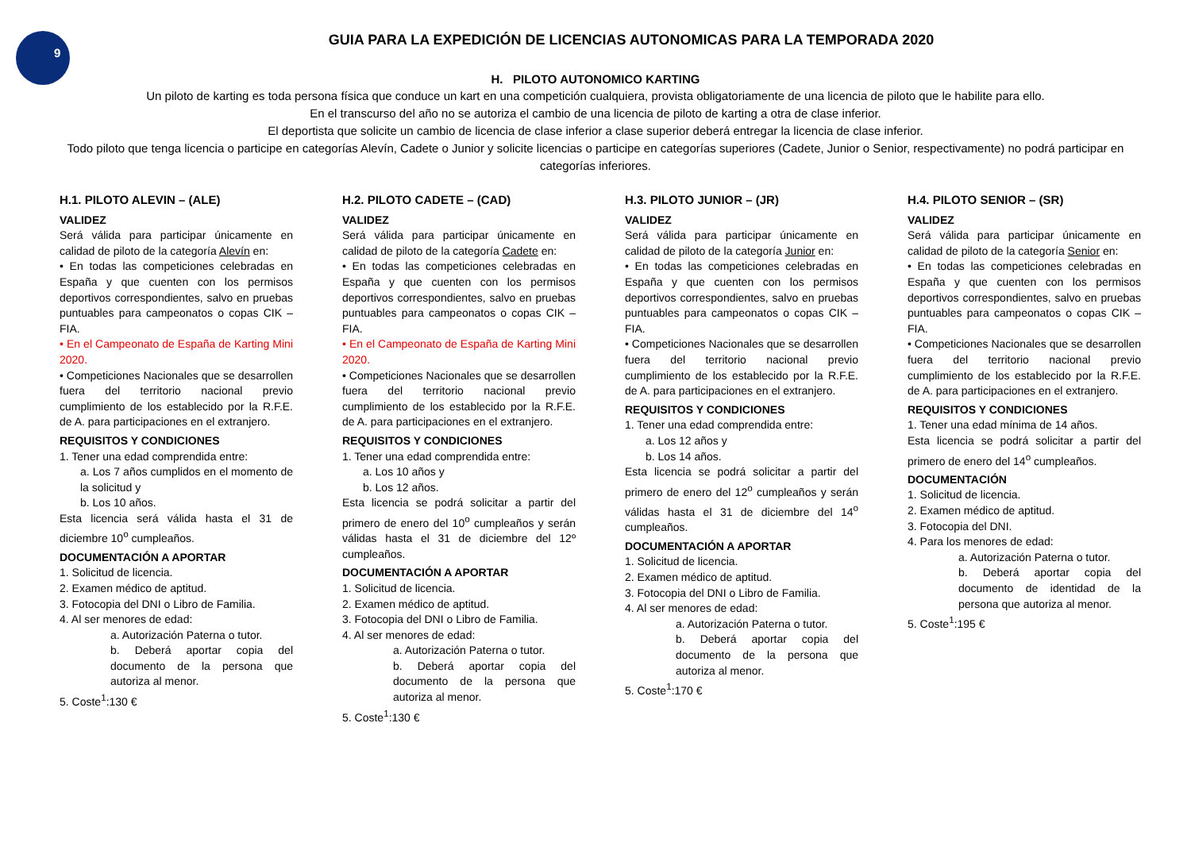9
GUIA PARA LA EXPEDICIÓN DE LICENCIAS AUTONOMICAS PARA LA TEMPORADA 2020
H. PILOTO AUTONOMICO KARTING
Un piloto de karting es toda persona física que conduce un kart en una competición cualquiera, provista obligatoriamente de una licencia de piloto que le habilite para ello.
En el transcurso del año no se autoriza el cambio de una licencia de piloto de karting a otra de clase inferior.
El deportista que solicite un cambio de licencia de clase inferior a clase superior deberá entregar la licencia de clase inferior.
Todo piloto que tenga licencia o participe en categorías Alevín, Cadete o Junior y solicite licencias o participe en categorías superiores (Cadete, Junior o Senior, respectivamente) no podrá participar en categorías inferiores.
H.1. PILOTO ALEVIN – (ALE)
VALIDEZ
Será válida para participar únicamente en calidad de piloto de la categoría Alevín en:
• En todas las competiciones celebradas en España y que cuenten con los permisos deportivos correspondientes, salvo en pruebas puntuables para campeonatos o copas CIK – FIA.
• En el Campeonato de España de Karting Mini 2020.
• Competiciones Nacionales que se desarrollen fuera del territorio nacional previo cumplimiento de los establecido por la R.F.E. de A. para participaciones en el extranjero.
REQUISITOS Y CONDICIONES
1. Tener una edad comprendida entre:
a. Los 7 años cumplidos en el momento de la solicitud y
b. Los 10 años.
Esta licencia será válida hasta el 31 de diciembre 10<sup>o</sup> cumpleaños.
DOCUMENTACIÓN A APORTAR
1. Solicitud de licencia.
2. Examen médico de aptitud.
3. Fotocopia del DNI o Libro de Familia.
4. Al ser menores de edad:
a. Autorización Paterna o tutor.
b. Deberá aportar copia del documento de la persona que autoriza al menor.
5. Coste<sup>1</sup>:130 €
H.2. PILOTO CADETE – (CAD)
VALIDEZ
Será válida para participar únicamente en calidad de piloto de la categoría Cadete en:
• En todas las competiciones celebradas en España y que cuenten con los permisos deportivos correspondientes, salvo en pruebas puntuables para campeonatos o copas CIK – FIA.
• En el Campeonato de España de Karting Mini 2020.
• Competiciones Nacionales que se desarrollen fuera del territorio nacional previo cumplimiento de los establecido por la R.F.E. de A. para participaciones en el extranjero.
REQUISITOS Y CONDICIONES
1. Tener una edad comprendida entre:
a. Los 10 años y
b. Los 12 años.
Esta licencia se podrá solicitar a partir del primero de enero del 10<sup>o</sup> cumpleaños y serán válidas hasta el 31 de diciembre del 12º cumpleaños.
DOCUMENTACIÓN A APORTAR
1. Solicitud de licencia.
2. Examen médico de aptitud.
3. Fotocopia del DNI o Libro de Familia.
4. Al ser menores de edad:
a. Autorización Paterna o tutor.
b. Deberá aportar copia del documento de la persona que autoriza al menor.
5. Coste<sup>1</sup>:130 €
H.3. PILOTO JUNIOR – (JR)
VALIDEZ
Será válida para participar únicamente en calidad de piloto de la categoría Junior en:
• En todas las competiciones celebradas en España y que cuenten con los permisos deportivos correspondientes, salvo en pruebas puntuables para campeonatos o copas CIK – FIA.
• Competiciones Nacionales que se desarrollen fuera del territorio nacional previo cumplimiento de los establecido por la R.F.E. de A. para participaciones en el extranjero.
REQUISITOS Y CONDICIONES
1. Tener una edad comprendida entre:
a. Los 12 años y
b. Los 14 años.
Esta licencia se podrá solicitar a partir del primero de enero del 12<sup>o</sup> cumpleaños y serán válidas hasta el 31 de diciembre del 14<sup>o</sup> cumpleaños.
DOCUMENTACIÓN A APORTAR
1. Solicitud de licencia.
2. Examen médico de aptitud.
3. Fotocopia del DNI o Libro de Familia.
4. Al ser menores de edad:
a. Autorización Paterna o tutor.
b. Deberá aportar copia del documento de la persona que autoriza al menor.
5. Coste<sup>1</sup>:170 €
H.4. PILOTO SENIOR – (SR)
VALIDEZ
Será válida para participar únicamente en calidad de piloto de la categoría Senior en:
• En todas las competiciones celebradas en España y que cuenten con los permisos deportivos correspondientes, salvo en pruebas puntuables para campeonatos o copas CIK – FIA.
• Competiciones Nacionales que se desarrollen fuera del territorio nacional previo cumplimiento de los establecido por la R.F.E. de A. para participaciones en el extranjero.
REQUISITOS Y CONDICIONES
1. Tener una edad mínima de 14 años.
Esta licencia se podrá solicitar a partir del primero de enero del 14<sup>o</sup> cumpleaños.
DOCUMENTACIÓN
1. Solicitud de licencia.
2. Examen médico de aptitud.
3. Fotocopia del DNI.
4. Para los menores de edad:
a. Autorización Paterna o tutor.
b. Deberá aportar copia del documento de identidad de la persona que autoriza al menor.
5. Coste<sup>1</sup>:195 €